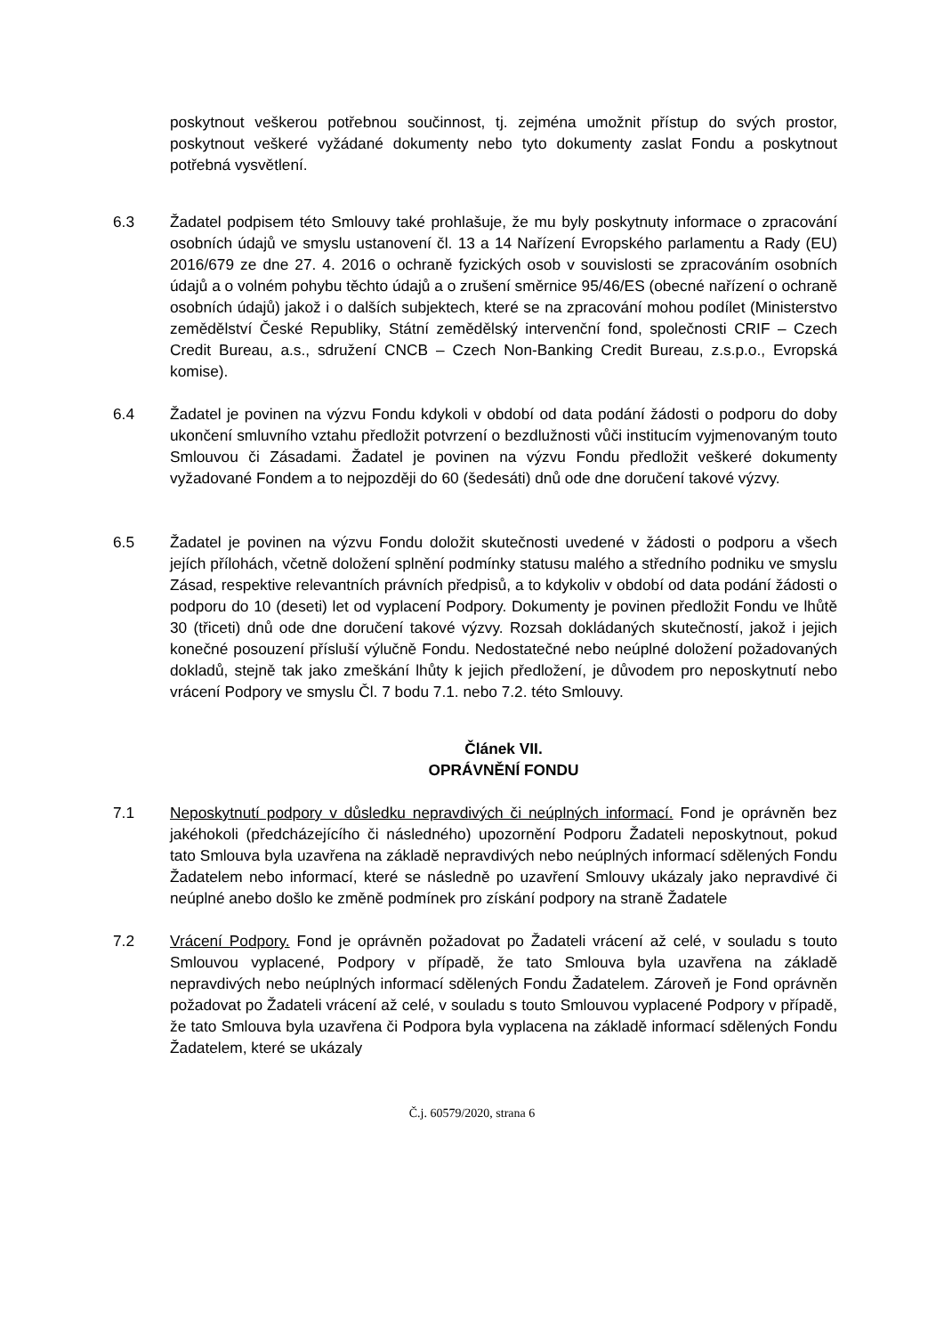poskytnout veškerou potřebnou součinnost, tj. zejména umožnit přístup do svých prostor, poskytnout veškeré vyžádané dokumenty nebo tyto dokumenty zaslat Fondu a poskytnout potřebná vysvětlení.
6.3 Žadatel podpisem této Smlouvy také prohlašuje, že mu byly poskytnuty informace o zpracování osobních údajů ve smyslu ustanovení čl. 13 a 14 Nařízení Evropského parlamentu a Rady (EU) 2016/679 ze dne 27. 4. 2016 o ochraně fyzických osob v souvislosti se zpracováním osobních údajů a o volném pohybu těchto údajů a o zrušení směrnice 95/46/ES (obecné nařízení o ochraně osobních údajů) jakož i o dalších subjektech, které se na zpracování mohou podílet (Ministerstvo zemědělství České Republiky, Státní zemědělský intervenční fond, společnosti CRIF – Czech Credit Bureau, a.s., sdružení CNCB – Czech Non-Banking Credit Bureau, z.s.p.o., Evropská komise).
6.4 Žadatel je povinen na výzvu Fondu kdykoli v období od data podání žádosti o podporu do doby ukončení smluvního vztahu předložit potvrzení o bezdlužnosti vůči institucím vyjmenovaným touto Smlouvou či Zásadami. Žadatel je povinen na výzvu Fondu předložit veškeré dokumenty vyžadované Fondem a to nejpozději do 60 (šedesáti) dnů ode dne doručení takové výzvy.
6.5 Žadatel je povinen na výzvu Fondu doložit skutečnosti uvedené v žádosti o podporu a všech jejích přílohách, včetně doložení splnění podmínky statusu malého a středního podniku ve smyslu Zásad, respektive relevantních právních předpisů, a to kdykoliv v období od data podání žádosti o podporu do 10 (deseti) let od vyplacení Podpory. Dokumenty je povinen předložit Fondu ve lhůtě 30 (třiceti) dnů ode dne doručení takové výzvy. Rozsah dokládaných skutečností, jakož i jejich konečné posouzení přísluší výlučně Fondu. Nedostatečné nebo neúplné doložení požadovaných dokladů, stejně tak jako zmeškání lhůty k jejich předložení, je důvodem pro neposkytnutí nebo vrácení Podpory ve smyslu Čl. 7 bodu 7.1. nebo 7.2. této Smlouvy.
Článek VII.
OPRÁVNĚNÍ FONDU
7.1 Neposkytnutí podpory v důsledku nepravdivých či neúplných informací. Fond je oprávněn bez jakéhokoli (předcházejícího či následného) upozornění Podporu Žadateli neposkytnout, pokud tato Smlouva byla uzavřena na základě nepravdivých nebo neúplných informací sdělených Fondu Žadatelem nebo informací, které se následně po uzavření Smlouvy ukázaly jako nepravdivé či neúplné anebo došlo ke změně podmínek pro získání podpory na straně Žadatele
7.2 Vrácení Podpory. Fond je oprávněn požadovat po Žadateli vrácení až celé, v souladu s touto Smlouvou vyplacené, Podpory v případě, že tato Smlouva byla uzavřena na základě nepravdivých nebo neúplných informací sdělených Fondu Žadatelem. Zároveň je Fond oprávněn požadovat po Žadateli vrácení až celé, v souladu s touto Smlouvou vyplacené Podpory v případě, že tato Smlouva byla uzavřena či Podpora byla vyplacena na základě informací sdělených Fondu Žadatelem, které se ukázaly
Č.j. 60579/2020, strana 6